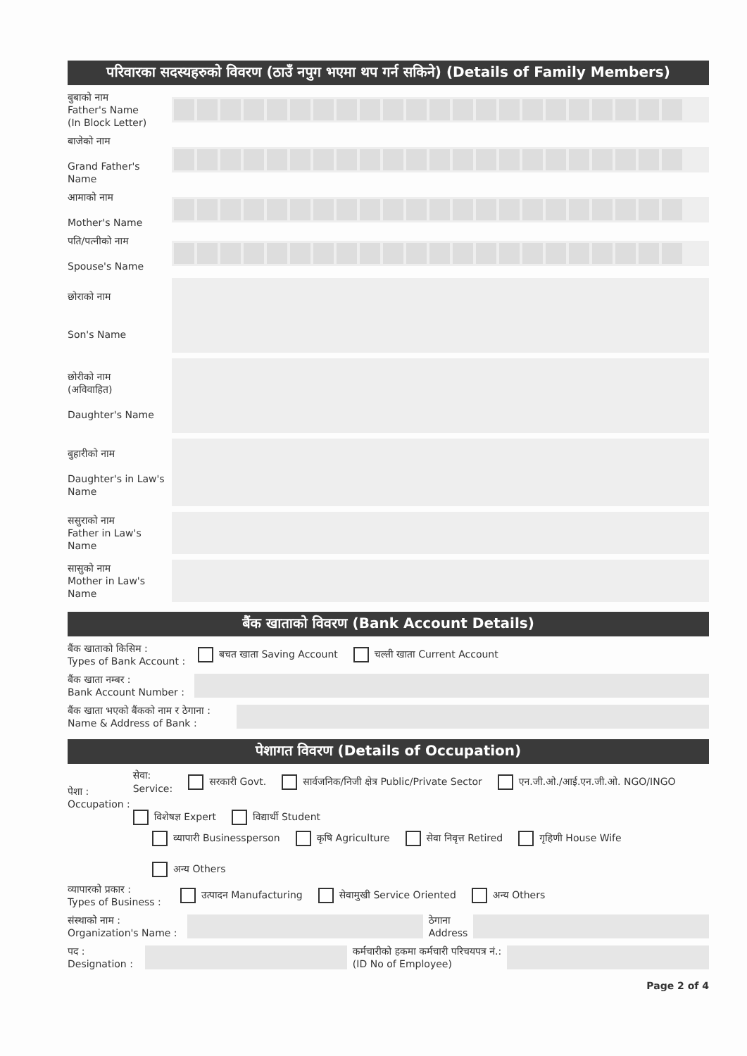परिवारका सदस्यहरुको विवरण (ठाउँ नपुग भएमा थप गर्न सकिने) (Details of Family Members)
बुबाको नाम
Father's Name
(In Block Letter)
बाजेको नाम
Grand Father's Name
आमाको नाम
Mother's Name
पति/पत्नीको नाम
Spouse's Name
छोराको नाम
Son's Name
छोरीको नाम
(अविवाहित)
Daughter's Name
बुहारीको नाम
Daughter's in Law's Name
ससुराको नाम
Father in Law's Name
सासुको नाम
Mother in Law's Name
बैंक खाताको विवरण (Bank Account Details)
बैंक खाताको किसिम :
Types of Bank Account :
बचत खाता Saving Account चल्ती खाता Current Account
बैंक खाता नम्बर :
Bank Account Number :
बैंक खाता भएको बैंकको नाम र ठेगाना :
Name & Address of Bank :
पेशागत विवरण (Details of Occupation)
पेशा :
Occupation :
सेवा:
Service: सरकारी Govt. सार्वजनिक/निजी क्षेत्र Public/Private Sector एन.जी.ओ./आई.एन.जी.ओ. NGO/INGO विशेषज्ञ Expert विद्यार्थी Student
व्यापारी Businessperson कृषि Agriculture सेवा निवृत्त Retired गृहिणी House Wife अन्य Others
व्यापारको प्रकार :
Types of Business :
उत्पादन Manufacturing सेवामुखी Service Oriented अन्य Others
संस्थाको नाम :
Organization's Name :
ठेगाना
Address
पद :
Designation :
कर्मचारीको हकमा कर्मचारी परिचयपत्र नं.:
(ID No of Employee)
Page 2 of 4